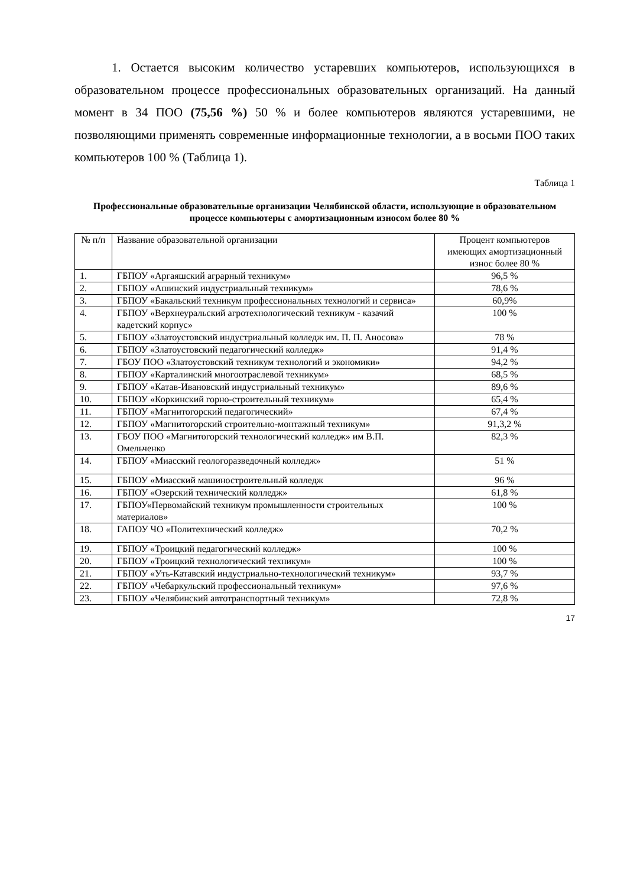1. Остается высоким количество устаревших компьютеров, использующихся в образовательном процессе профессиональных образовательных организаций. На данный момент в 34 ПОО (75,56 %) 50 % и более компьютеров являются устаревшими, не позволяющими применять современные информационные технологии, а в восьми ПОО таких компьютеров 100 % (Таблица 1).
Таблица 1
Профессиональные образовательные организации Челябинской области, использующие в образовательном процессе компьютеры с амортизационным износом более 80 %
| № п/п | Название образовательной организации | Процент компьютеров имеющих амортизационный износ более 80 % |
| --- | --- | --- |
| 1. | ГБПОУ «Аргаяшский аграрный техникум» | 96,5 % |
| 2. | ГБПОУ «Ашинский индустриальный техникум» | 78,6 % |
| 3. | ГБПОУ «Бакальский техникум профессиональных технологий и сервиса» | 60,9% |
| 4. | ГБПОУ «Верхнеуральский агротехнологический техникум - казачий кадетский корпус» | 100 % |
| 5. | ГБПОУ «Златоустовский индустриальный колледж им. П. П. Аносова» | 78 % |
| 6. | ГБПОУ «Златоустовский педагогический колледж» | 91,4 % |
| 7. | ГБОУ ПОО «Златоустовский техникум технологий и экономики» | 94,2 % |
| 8. | ГБПОУ «Карталинский многоотраслевой техникум» | 68,5 % |
| 9. | ГБПОУ «Катав-Ивановский индустриальный техникум» | 89,6 % |
| 10. | ГБПОУ «Коркинский горно-строительный техникум» | 65,4 % |
| 11. | ГБПОУ «Магнитогорский педагогический» | 67,4 % |
| 12. | ГБПОУ «Магнитогорский строительно-монтажный техникум» | 91,3,2 % |
| 13. | ГБОУ ПОО «Магнитогорский технологический колледж» им В.П. Омельченко | 82,3 % |
| 14. | ГБПОУ «Миасский геологоразведочный колледж» | 51 % |
| 15. | ГБПОУ «Миасский машиностроительный колледж | 96 % |
| 16. | ГБПОУ «Озерский технический колледж» | 61,8 % |
| 17. | ГБПОУ«Первомайский техникум промышленности строительных материалов» | 100 % |
| 18. | ГАПОУ ЧО «Политехнический колледж» | 70,2 % |
| 19. | ГБПОУ «Троицкий педагогический колледж» | 100 % |
| 20. | ГБПОУ «Троицкий технологический техникум» | 100 % |
| 21. | ГБПОУ «Уть-Катавский индустриально-технологический техникум» | 93,7 % |
| 22. | ГБПОУ «Чебаркульский профессиональный техникум» | 97,6 % |
| 23. | ГБПОУ «Челябинский автотранспортный техникум» | 72,8 % |
17